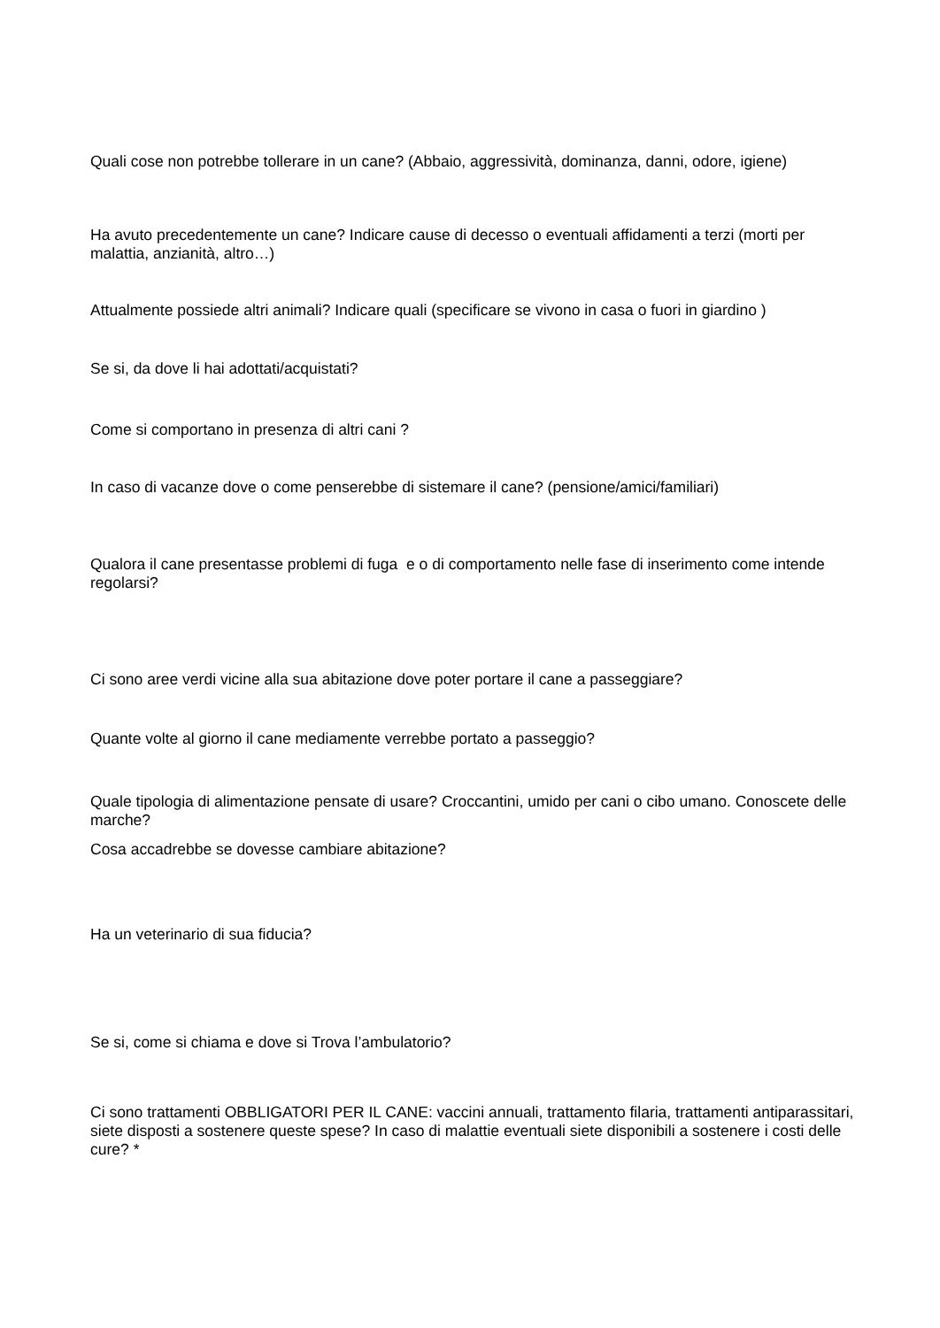Quali cose non potrebbe tollerare in un cane? (Abbaio, aggressività, dominanza, danni, odore, igiene)
Ha avuto precedentemente un cane? Indicare cause di decesso o eventuali affidamenti a terzi (morti per malattia, anzianità, altro…)
Attualmente possiede altri animali? Indicare quali (specificare se vivono in casa o fuori in giardino )
Se si, da dove li hai adottati/acquistati?
Come si comportano in presenza di altri cani ?
In caso di vacanze dove o come penserebbe di sistemare il cane? (pensione/amici/familiari)
Qualora il cane presentasse problemi di fuga e o di comportamento nelle fase di inserimento come intende regolarsi?
Ci sono aree verdi vicine alla sua abitazione dove poter portare il cane a passeggiare?
Quante volte al giorno il cane mediamente verrebbe portato a passeggio?
Quale tipologia di alimentazione pensate di usare? Croccantini, umido per cani o cibo umano. Conoscete delle marche?
Cosa accadrebbe se dovesse cambiare abitazione?
Ha un veterinario di sua fiducia?
Se si, come si chiama e dove si Trova l’ambulatorio?
Ci sono trattamenti OBBLIGATORI PER IL CANE: vaccini annuali, trattamento filaria, trattamenti antiparassitari, siete disposti a sostenere queste spese? In caso di malattie eventuali siete disponibili a sostenere i costi delle cure? *